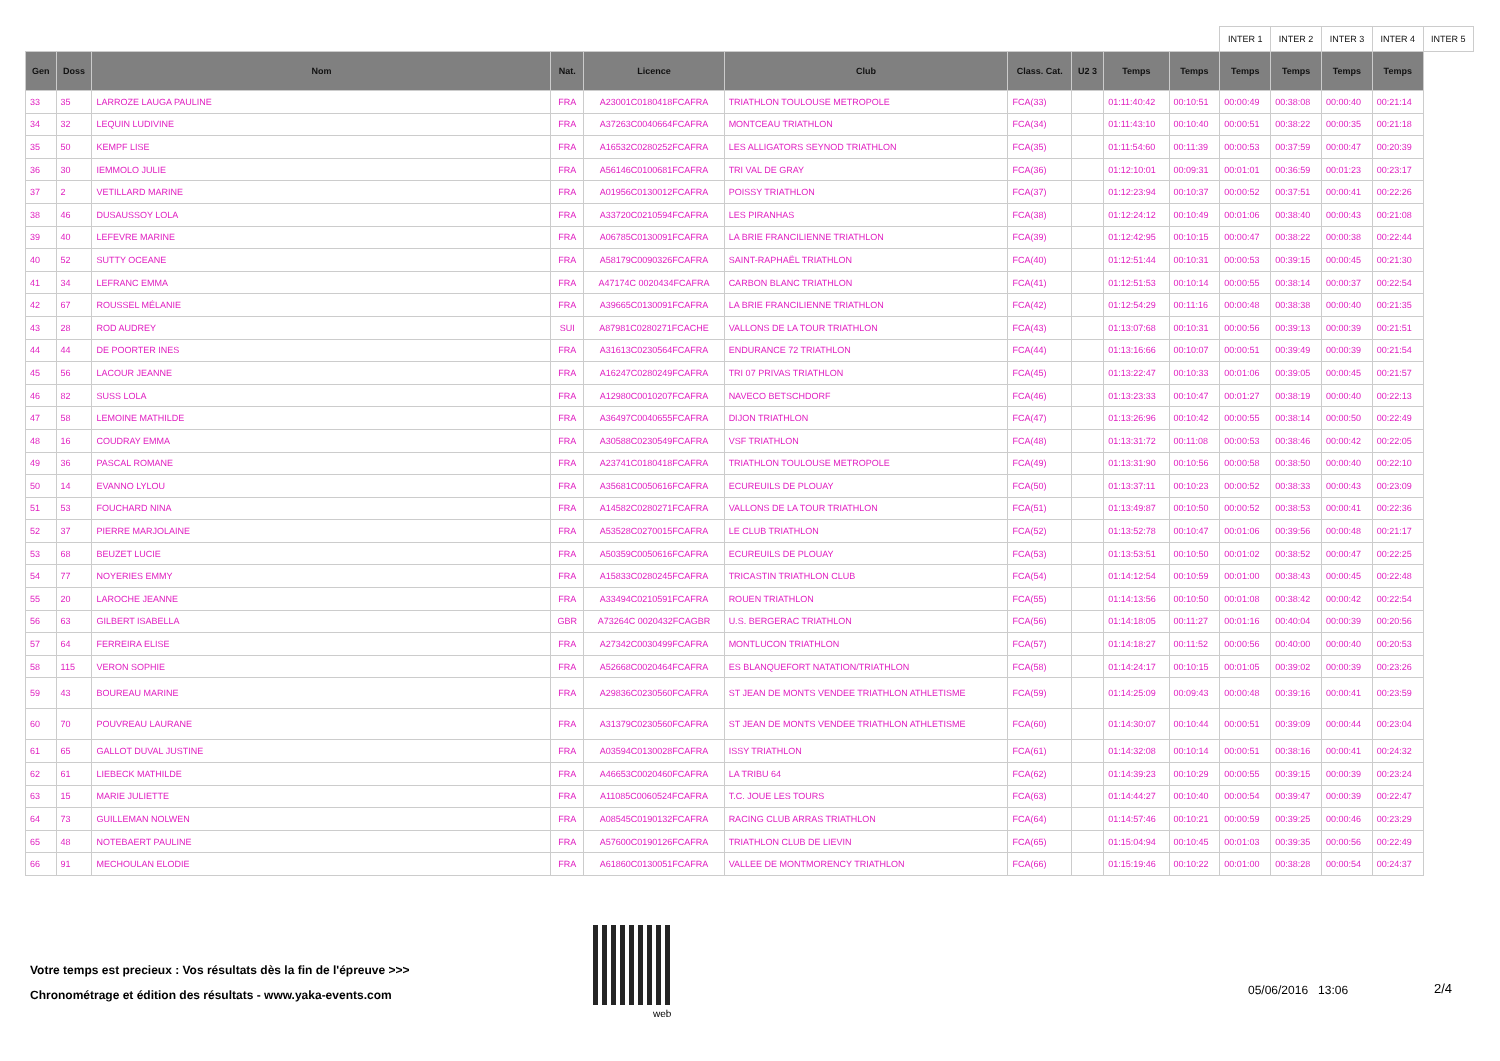| | | | | | | | | | | INTER 1 | INTER 2 | INTER 3 | INTER 4 | INTER 5 |
| --- | --- | --- | --- | --- | --- | --- | --- | --- | --- | --- | --- | --- | --- | --- |
| Gen | Doss | Nom | Nat. | Licence | Club | Class. Cat. | U2 3 | Temps | Temps | Temps | Temps | Temps | Temps | |
| 33 | 35 | LARROZE LAUGA PAULINE | FRA | A23001C0180418FCAFRA | TRIATHLON TOULOUSE METROPOLE | FCA(33) | | 01:11:40:42 | 00:10:51 | 00:00:49 | 00:38:08 | 00:00:40 | 00:21:14 | |
| 34 | 32 | LEQUIN LUDIVINE | FRA | A37263C0040664FCAFRA | MONTCEAU TRIATHLON | FCA(34) | | 01:11:43:10 | 00:10:40 | 00:00:51 | 00:38:22 | 00:00:35 | 00:21:18 | |
| 35 | 50 | KEMPF LISE | FRA | A16532C0280252FCAFRA | LES ALLIGATORS SEYNOD TRIATHLON | FCA(35) | | 01:11:54:60 | 00:11:39 | 00:00:53 | 00:37:59 | 00:00:47 | 00:20:39 | |
| 36 | 30 | IEMMOLO JULIE | FRA | A56146C0100681FCAFRA | TRI VAL DE GRAY | FCA(36) | | 01:12:10:01 | 00:09:31 | 00:01:01 | 00:36:59 | 00:01:23 | 00:23:17 | |
| 37 | 2 | VETILLARD MARINE | FRA | A01956C0130012FCAFRA | POISSY TRIATHLON | FCA(37) | | 01:12:23:94 | 00:10:37 | 00:00:52 | 00:37:51 | 00:00:41 | 00:22:26 | |
| 38 | 46 | DUSAUSSOY LOLA | FRA | A33720C0210594FCAFRA | LES PIRANHAS | FCA(38) | | 01:12:24:12 | 00:10:49 | 00:01:06 | 00:38:40 | 00:00:43 | 00:21:08 | |
| 39 | 40 | LEFEVRE MARINE | FRA | A06785C0130091FCAFRA | LA BRIE FRANCILIENNE TRIATHLON | FCA(39) | | 01:12:42:95 | 00:10:15 | 00:00:47 | 00:38:22 | 00:00:38 | 00:22:44 | |
| 40 | 52 | SUTTY OCEANE | FRA | A58179C0090326FCAFRA | SAINT-RAPHAËL TRIATHLON | FCA(40) | | 01:12:51:44 | 00:10:31 | 00:00:53 | 00:39:15 | 00:00:45 | 00:21:30 | |
| 41 | 34 | LEFRANC EMMA | FRA | A47174C 0020434FCAFRA | CARBON BLANC TRIATHLON | FCA(41) | | 01:12:51:53 | 00:10:14 | 00:00:55 | 00:38:14 | 00:00:37 | 00:22:54 | |
| 42 | 67 | ROUSSEL MÉLANIE | FRA | A39665C0130091FCAFRA | LA BRIE FRANCILIENNE TRIATHLON | FCA(42) | | 01:12:54:29 | 00:11:16 | 00:00:48 | 00:38:38 | 00:00:40 | 00:21:35 | |
| 43 | 28 | ROD AUDREY | SUI | A87981C0280271FCACHE | VALLONS DE LA TOUR TRIATHLON | FCA(43) | | 01:13:07:68 | 00:10:31 | 00:00:56 | 00:39:13 | 00:00:39 | 00:21:51 | |
| 44 | 44 | DE POORTER INES | FRA | A31613C0230564FCAFRA | ENDURANCE 72 TRIATHLON | FCA(44) | | 01:13:16:66 | 00:10:07 | 00:00:51 | 00:39:49 | 00:00:39 | 00:21:54 | |
| 45 | 56 | LACOUR JEANNE | FRA | A16247C0280249FCAFRA | TRI 07 PRIVAS TRIATHLON | FCA(45) | | 01:13:22:47 | 00:10:33 | 00:01:06 | 00:39:05 | 00:00:45 | 00:21:57 | |
| 46 | 82 | SUSS LOLA | FRA | A12980C0010207FCAFRA | NAVECO BETSCHDORF | FCA(46) | | 01:13:23:33 | 00:10:47 | 00:01:27 | 00:38:19 | 00:00:40 | 00:22:13 | |
| 47 | 58 | LEMOINE MATHILDE | FRA | A36497C0040655FCAFRA | DIJON TRIATHLON | FCA(47) | | 01:13:26:96 | 00:10:42 | 00:00:55 | 00:38:14 | 00:00:50 | 00:22:49 | |
| 48 | 16 | COUDRAY EMMA | FRA | A30588C0230549FCAFRA | VSF TRIATHLON | FCA(48) | | 01:13:31:72 | 00:11:08 | 00:00:53 | 00:38:46 | 00:00:42 | 00:22:05 | |
| 49 | 36 | PASCAL ROMANE | FRA | A23741C0180418FCAFRA | TRIATHLON TOULOUSE METROPOLE | FCA(49) | | 01:13:31:90 | 00:10:56 | 00:00:58 | 00:38:50 | 00:00:40 | 00:22:10 | |
| 50 | 14 | EVANNO LYLOU | FRA | A35681C0050616FCAFRA | ECUREUILS DE PLOUAY | FCA(50) | | 01:13:37:11 | 00:10:23 | 00:00:52 | 00:38:33 | 00:00:43 | 00:23:09 | |
| 51 | 53 | FOUCHARD NINA | FRA | A14582C0280271FCAFRA | VALLONS DE LA TOUR TRIATHLON | FCA(51) | | 01:13:49:87 | 00:10:50 | 00:00:52 | 00:38:53 | 00:00:41 | 00:22:36 | |
| 52 | 37 | PIERRE MARJOLAINE | FRA | A53528C0270015FCAFRA | LE CLUB TRIATHLON | FCA(52) | | 01:13:52:78 | 00:10:47 | 00:01:06 | 00:39:56 | 00:00:48 | 00:21:17 | |
| 53 | 68 | BEUZET LUCIE | FRA | A50359C0050616FCAFRA | ECUREUILS DE PLOUAY | FCA(53) | | 01:13:53:51 | 00:10:50 | 00:01:02 | 00:38:52 | 00:00:47 | 00:22:25 | |
| 54 | 77 | NOYERIES EMMY | FRA | A15833C0280245FCAFRA | TRICASTIN TRIATHLON CLUB | FCA(54) | | 01:14:12:54 | 00:10:59 | 00:01:00 | 00:38:43 | 00:00:45 | 00:22:48 | |
| 55 | 20 | LAROCHE JEANNE | FRA | A33494C0210591FCAFRA | ROUEN TRIATHLON | FCA(55) | | 01:14:13:56 | 00:10:50 | 00:01:08 | 00:38:42 | 00:00:42 | 00:22:54 | |
| 56 | 63 | GILBERT ISABELLA | GBR | A73264C 0020432FCAGBR | U.S. BERGERAC TRIATHLON | FCA(56) | | 01:14:18:05 | 00:11:27 | 00:01:16 | 00:40:04 | 00:00:39 | 00:20:56 | |
| 57 | 64 | FERREIRA ELISE | FRA | A27342C0030499FCAFRA | MONTLUCON TRIATHLON | FCA(57) | | 01:14:18:27 | 00:11:52 | 00:00:56 | 00:40:00 | 00:00:40 | 00:20:53 | |
| 58 | 115 | VERON SOPHIE | FRA | A52668C0020464FCAFRA | ES BLANQUEFORT NATATION/TRIATHLON | FCA(58) | | 01:14:24:17 | 00:10:15 | 00:01:05 | 00:39:02 | 00:00:39 | 00:23:26 | |
| 59 | 43 | BOUREAU MARINE | FRA | A29836C0230560FCAFRA | ST JEAN DE MONTS VENDEE TRIATHLON ATHLETISME | FCA(59) | | 01:14:25:09 | 00:09:43 | 00:00:48 | 00:39:16 | 00:00:41 | 00:23:59 | |
| 60 | 70 | POUVREAU LAURANE | FRA | A31379C0230560FCAFRA | ST JEAN DE MONTS VENDEE TRIATHLON ATHLETISME | FCA(60) | | 01:14:30:07 | 00:10:44 | 00:00:51 | 00:39:09 | 00:00:44 | 00:23:04 | |
| 61 | 65 | GALLOT DUVAL JUSTINE | FRA | A03594C0130028FCAFRA | ISSY TRIATHLON | FCA(61) | | 01:14:32:08 | 00:10:14 | 00:00:51 | 00:38:16 | 00:00:41 | 00:24:32 | |
| 62 | 61 | LIEBECK MATHILDE | FRA | A46653C0020460FCAFRA | LA TRIBU 64 | FCA(62) | | 01:14:39:23 | 00:10:29 | 00:00:55 | 00:39:15 | 00:00:39 | 00:23:24 | |
| 63 | 15 | MARIE JULIETTE | FRA | A11085C0060524FCAFRA | T.C. JOUE LES TOURS | FCA(63) | | 01:14:44:27 | 00:10:40 | 00:00:54 | 00:39:47 | 00:00:39 | 00:22:47 | |
| 64 | 73 | GUILLEMAN NOLWEN | FRA | A08545C0190132FCAFRA | RACING CLUB ARRAS TRIATHLON | FCA(64) | | 01:14:57:46 | 00:10:21 | 00:00:59 | 00:39:25 | 00:00:46 | 00:23:29 | |
| 65 | 48 | NOTEBAERT PAULINE | FRA | A57600C0190126FCAFRA | TRIATHLON CLUB DE LIEVIN | FCA(65) | | 01:15:04:94 | 00:10:45 | 00:01:03 | 00:39:35 | 00:00:56 | 00:22:49 | |
| 66 | 91 | MECHOULAN ELODIE | FRA | A61860C0130051FCAFRA | VALLEE DE MONTMORENCY TRIATHLON | FCA(66) | | 01:15:19:46 | 00:10:22 | 00:01:00 | 00:38:28 | 00:00:54 | 00:24:37 | |
Votre temps est precieux : Vos résultats dès la fin de l'épreuve >>>
Chronométrage et édition des résultats - www.yaka-events.com
web
05/06/2016 13:06 2/4